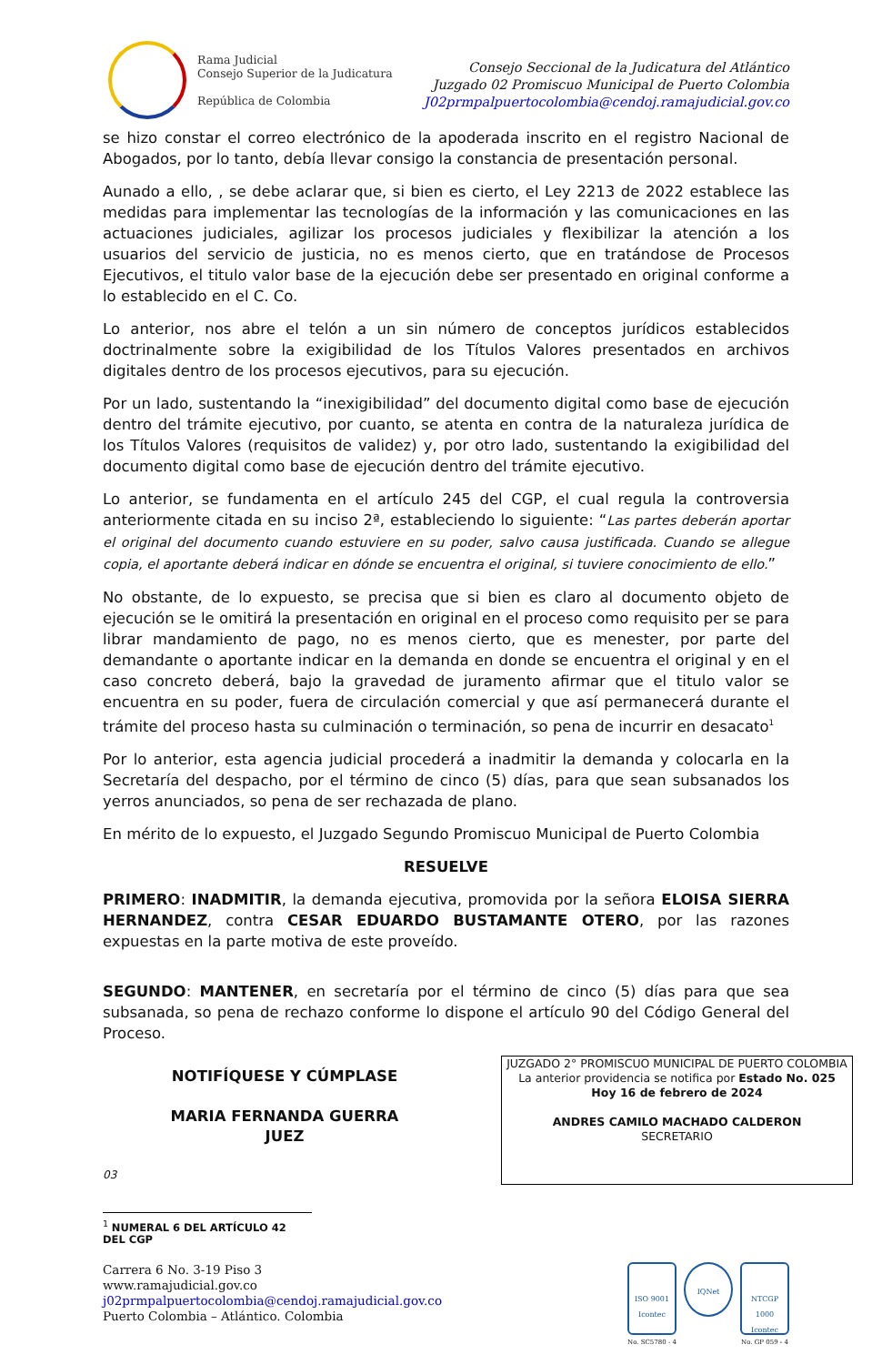Rama Judicial
Consejo Superior de la Judicatura
República de Colombia
Consejo Seccional de la Judicatura del Atlántico
Juzgado 02 Promiscuo Municipal de Puerto Colombia
J02prmpalpuertocolombia@cendoj.ramajudicial.gov.co
se hizo constar el correo electrónico de la apoderada inscrito en el registro Nacional de Abogados, por lo tanto, debía llevar consigo la constancia de presentación personal.
Aunado a ello, , se debe aclarar que, si bien es cierto, el Ley 2213 de 2022 establece las medidas para implementar las tecnologías de la información y las comunicaciones en las actuaciones judiciales, agilizar los procesos judiciales y flexibilizar la atención a los usuarios del servicio de justicia, no es menos cierto, que en tratándose de Procesos Ejecutivos, el titulo valor base de la ejecución debe ser presentado en original conforme a lo establecido en el C. Co.
Lo anterior, nos abre el telón a un sin número de conceptos jurídicos establecidos doctrinalmente sobre la exigibilidad de los Títulos Valores presentados en archivos digitales dentro de los procesos ejecutivos, para su ejecución.
Por un lado, sustentando la “inexigibilidad” del documento digital como base de ejecución dentro del trámite ejecutivo, por cuanto, se atenta en contra de la naturaleza jurídica de los Títulos Valores (requisitos de validez) y, por otro lado, sustentando la exigibilidad del documento digital como base de ejecución dentro del trámite ejecutivo.
Lo anterior, se fundamenta en el artículo 245 del CGP, el cual regula la controversia anteriormente citada en su inciso 2ª, estableciendo lo siguiente: “Las partes deberán aportar el original del documento cuando estuviere en su poder, salvo causa justificada. Cuando se allegue copia, el aportante deberá indicar en dónde se encuentra el original, si tuviere conocimiento de ello.”
No obstante, de lo expuesto, se precisa que si bien es claro al documento objeto de ejecución se le omitirá la presentación en original en el proceso como requisito per se para librar mandamiento de pago, no es menos cierto, que es menester, por parte del demandante o aportante indicar en la demanda en donde se encuentra el original y en el caso concreto deberá, bajo la gravedad de juramento afirmar que el titulo valor se encuentra en su poder, fuera de circulación comercial y que así permanecerá durante el trámite del proceso hasta su culminación o terminación, so pena de incurrir en desacato<sup>1</sup>
Por lo anterior, esta agencia judicial procederá a inadmitir la demanda y colocarla en la Secretaría del despacho, por el término de cinco (5) días, para que sean subsanados los yerros anunciados, so pena de ser rechazada de plano.
En mérito de lo expuesto, el Juzgado Segundo Promiscuo Municipal de Puerto Colombia
RESUELVE
PRIMERO: INADMITIR, la demanda ejecutiva, promovida por la señora ELOISA SIERRA HERNANDEZ, contra CESAR EDUARDO BUSTAMANTE OTERO, por las razones expuestas en la parte motiva de este proveído.
SEGUNDO: MANTENER, en secretaría por el término de cinco (5) días para que sea subsanada, so pena de rechazo conforme lo dispone el artículo 90 del Código General del Proceso.
NOTIFÍQUESE Y CÚMPLASE
MARIA FERNANDA GUERRA
JUEZ
03
JUZGADO 2° PROMISCUO MUNICIPAL DE PUERTO COLOMBIA
La anterior providencia se notifica por Estado No. 025
Hoy 16 de febrero de 2024
ANDRES CAMILO MACHADO CALDERON
SECRETARIO
<sup>1</sup> NUMERAL 6 DEL ARTÍCULO 42 DEL CGP
Carrera 6 No. 3-19 Piso 3
www.ramajudicial.gov.co
j02prmpalpuertocolombia@cendoj.ramajudicial.gov.co
Puerto Colombia – Atlántico. Colombia
ISO 9001
Icontec
No. SC5780 - 4
IQNet
NTCGP 1000
Icontec
No. GP 059 - 4